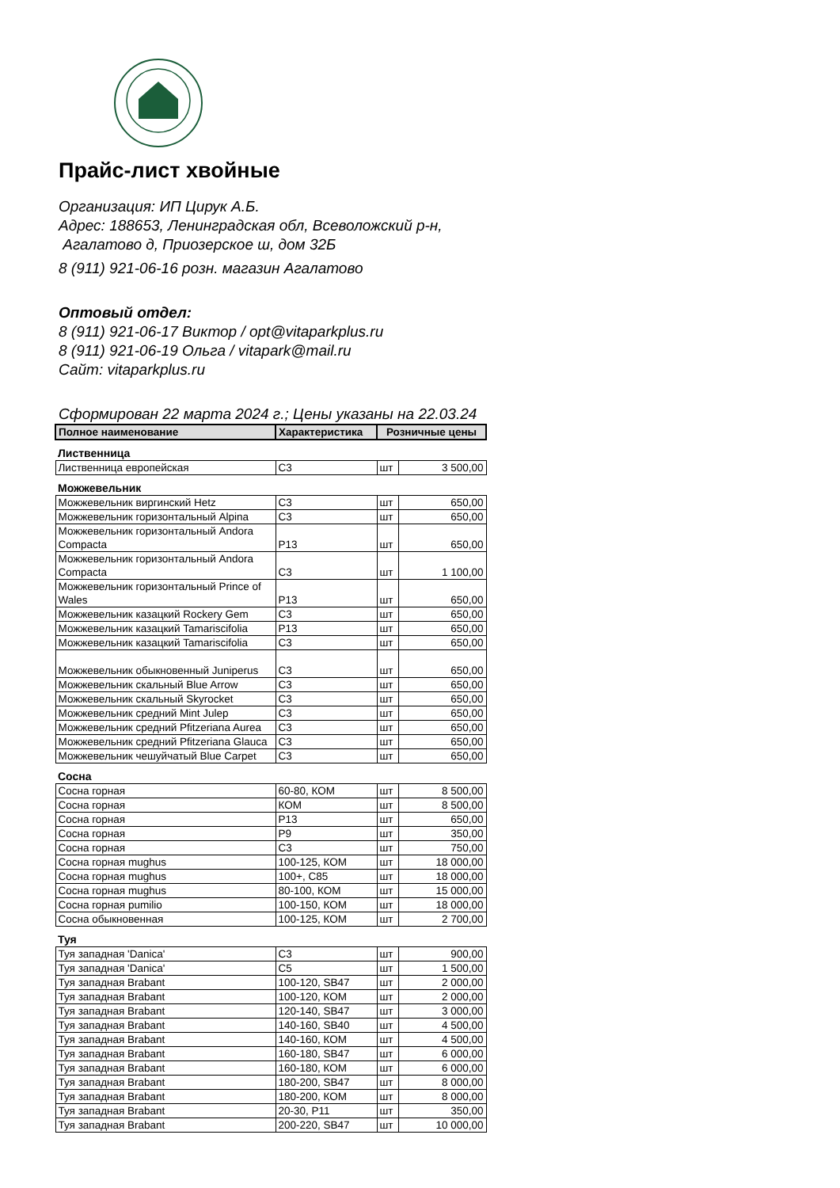Прайс-лист хвойные
Организация: ИП Цирук А.Б.
Адрес: 188653, Ленинградская обл, Всеволожский р-н,
Агалатово д, Приозерское ш, дом 32Б
8 (911) 921-06-16 розн. магазин Агалатово
Оптовый отдел:
8 (911) 921-06-17 Виктор / opt@vitaparkplus.ru
8 (911) 921-06-19 Ольга / vitapark@mail.ru
Сайт: vitaparkplus.ru
Сформирован 22 марта 2024 г.; Цены указаны на 22.03.24
| Полное наименование | Характеристика | Розничные цены | |
| --- | --- | --- | --- |
| Лиственница | | | |
| Лиственница европейская | С3 | шт | 3 500,00 |
| Можжевельник | | | |
| Можжевельник виргинский Hetz | С3 | шт | 650,00 |
| Можжевельник горизонтальный Alpina | С3 | шт | 650,00 |
| Можжевельник горизонтальный Andora Compacta | P13 | шт | 650,00 |
| Можжевельник горизонтальный Andora Compacta | С3 | шт | 1 100,00 |
| Можжевельник горизонтальный Prince of Wales | P13 | шт | 650,00 |
| Можжевельник казацкий Rockery Gem | С3 | шт | 650,00 |
| Можжевельник казацкий Tamariscifolia | P13 | шт | 650,00 |
| Можжевельник казацкий Tamariscifolia | С3 | шт | 650,00 |
| Можжевельник обыкновенный Juniperus | С3 | шт | 650,00 |
| Можжевельник скальный Blue Arrow | С3 | шт | 650,00 |
| Можжевельник скальный Skyrocket | С3 | шт | 650,00 |
| Можжевельник средний Mint Julep | С3 | шт | 650,00 |
| Можжевельник средний Pfitzeriana Aurea | С3 | шт | 650,00 |
| Можжевельник средний Pfitzeriana Glauca | С3 | шт | 650,00 |
| Можжевельник чешуйчатый Blue Carpet | С3 | шт | 650,00 |
| Сосна | | | |
| Сосна горная | 60-80, КОМ | шт | 8 500,00 |
| Сосна горная | КОМ | шт | 8 500,00 |
| Сосна горная | P13 | шт | 650,00 |
| Сосна горная | P9 | шт | 350,00 |
| Сосна горная | С3 | шт | 750,00 |
| Сосна горная mughus | 100-125, КОМ | шт | 18 000,00 |
| Сосна горная mughus | 100+, С85 | шт | 18 000,00 |
| Сосна горная mughus | 80-100, КОМ | шт | 15 000,00 |
| Сосна горная pumilio | 100-150, КОМ | шт | 18 000,00 |
| Сосна обыкновенная | 100-125, КОМ | шт | 2 700,00 |
| Туя | | | |
| Туя западная 'Danica' | С3 | шт | 900,00 |
| Туя западная 'Danica' | С5 | шт | 1 500,00 |
| Туя западная Brabant | 100-120, SB47 | шт | 2 000,00 |
| Туя западная Brabant | 100-120, КОМ | шт | 2 000,00 |
| Туя западная Brabant | 120-140, SB47 | шт | 3 000,00 |
| Туя западная Brabant | 140-160, SB40 | шт | 4 500,00 |
| Туя западная Brabant | 140-160, КОМ | шт | 4 500,00 |
| Туя западная Brabant | 160-180, SB47 | шт | 6 000,00 |
| Туя западная Brabant | 160-180, КОМ | шт | 6 000,00 |
| Туя западная Brabant | 180-200, SB47 | шт | 8 000,00 |
| Туя западная Brabant | 180-200, КОМ | шт | 8 000,00 |
| Туя западная Brabant | 20-30, P11 | шт | 350,00 |
| Туя западная Brabant | 200-220, SB47 | шт | 10 000,00 |